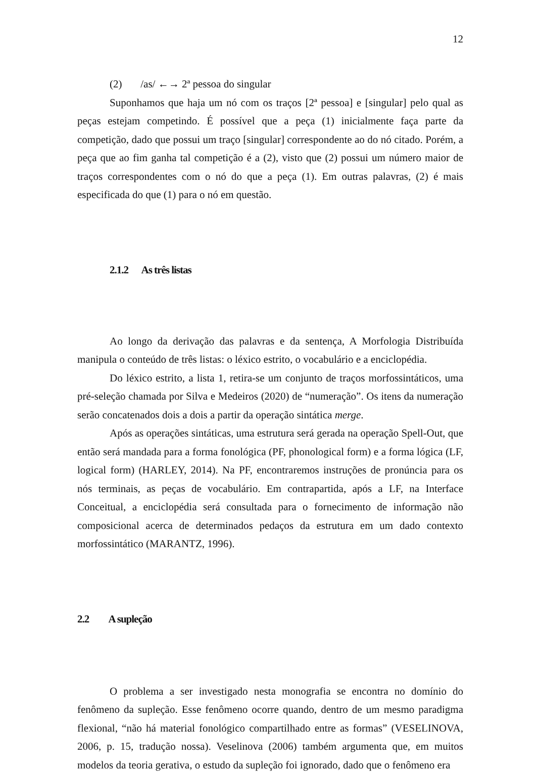12
(2) /as/ ←→ 2ª pessoa do singular
Suponhamos que haja um nó com os traços [2ª pessoa] e [singular] pelo qual as peças estejam competindo. É possível que a peça (1) inicialmente faça parte da competição, dado que possui um traço [singular] correspondente ao do nó citado. Porém, a peça que ao fim ganha tal competição é a (2), visto que (2) possui um número maior de traços correspondentes com o nó do que a peça (1). Em outras palavras, (2) é mais especificada do que (1) para o nó em questão.
2.1.2 As três listas
Ao longo da derivação das palavras e da sentença, A Morfologia Distribuída manipula o conteúdo de três listas: o léxico estrito, o vocabulário e a enciclopédia.
Do léxico estrito, a lista 1, retira-se um conjunto de traços morfossintáticos, uma pré-seleção chamada por Silva e Medeiros (2020) de “numeração”. Os itens da numeração serão concatenados dois a dois a partir da operação sintática merge.
Após as operações sintáticas, uma estrutura será gerada na operação Spell-Out, que então será mandada para a forma fonológica (PF, phonological form) e a forma lógica (LF, logical form) (HARLEY, 2014). Na PF, encontraremos instruções de pronúncia para os nós terminais, as peças de vocabulário. Em contrapartida, após a LF, na Interface Conceitual, a enciclopédia será consultada para o fornecimento de informação não composicional acerca de determinados pedaços da estrutura em um dado contexto morfossintático (MARANTZ, 1996).
2.2 A supleção
O problema a ser investigado nesta monografia se encontra no domínio do fenômeno da supleção. Esse fenômeno ocorre quando, dentro de um mesmo paradigma flexional, “não há material fonológico compartilhado entre as formas” (VESELINOVA, 2006, p. 15, tradução nossa). Veselinova (2006) também argumenta que, em muitos modelos da teoria gerativa, o estudo da supleção foi ignorado, dado que o fenômeno era